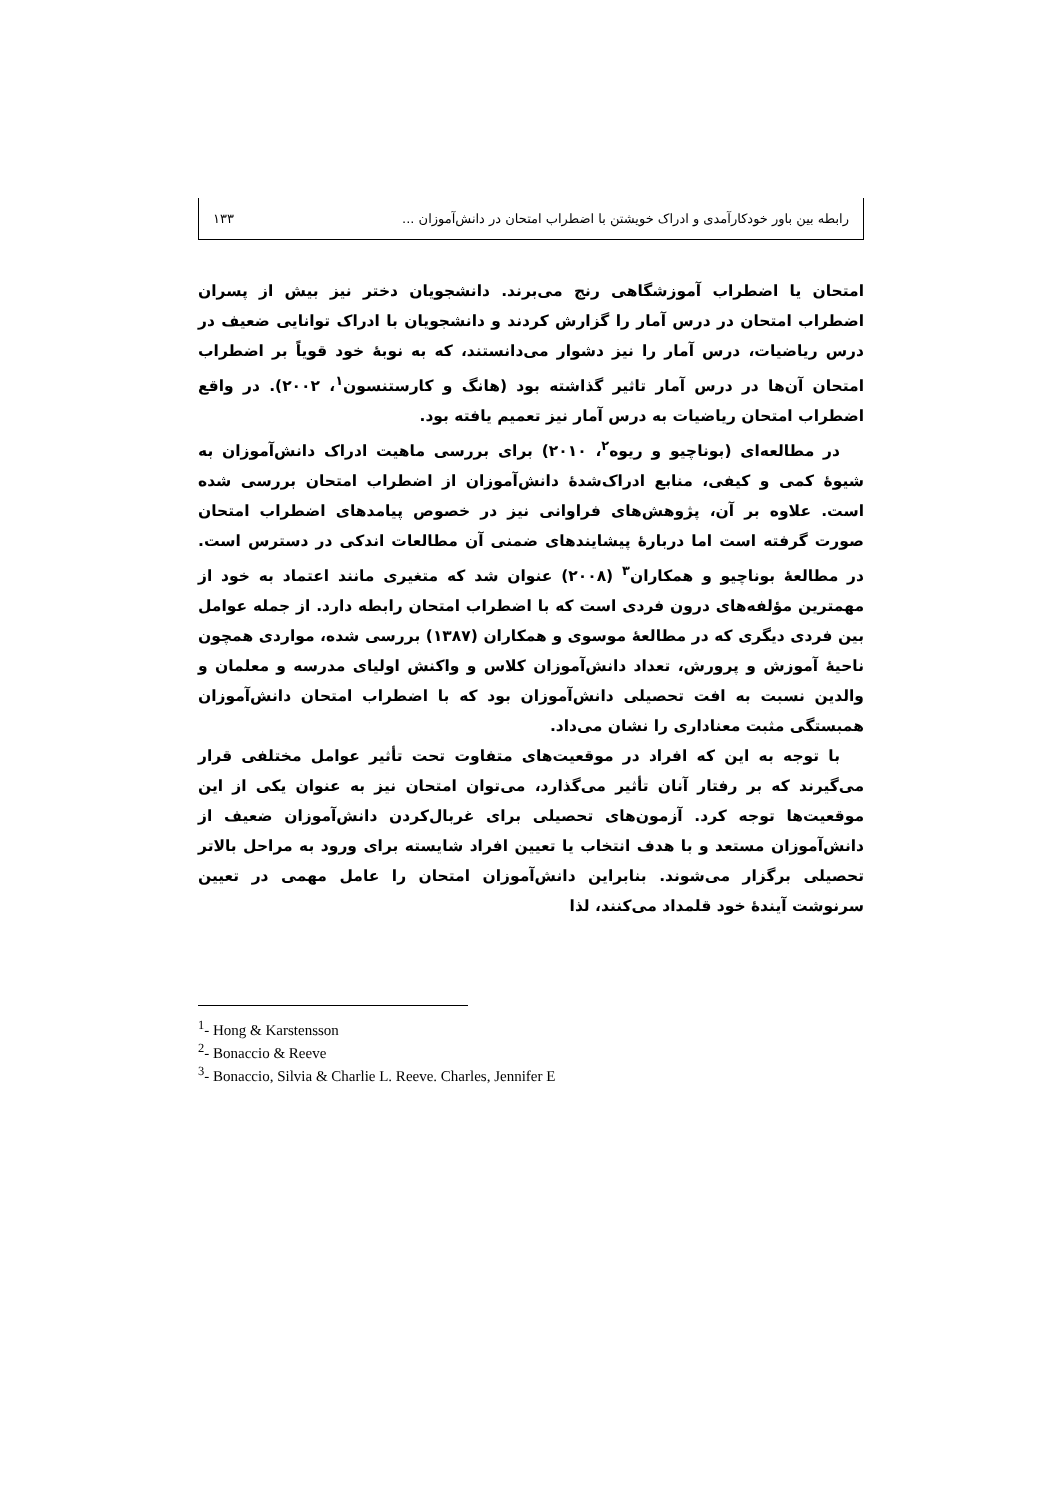رابطه بین باور خودکارآمدی و ادراک خویشتن با اضطراب امتحان در دانش‌آموزان ... ۱۳۳
امتحان یا اضطراب آموزشگاهی رنج می‌برند. دانشجویان دختر نیز بیش از پسران اضطراب امتحان در درس آمار را گزارش کردند و دانشجویان با ادراک توانایی ضعیف در درس ریاضیات، درس آمار را نیز دشوار می‌دانستند، که به نوبهٔ خود قویاً بر اضطراب امتحان آن‌ها در درس آمار تاثیر گذاشته بود (هانگ و کارستنسون<sup>۱</sup>، ۲۰۰۲). در واقع اضطراب امتحان ریاضیات به درس آمار نیز تعمیم یافته بود.
در مطالعه‌ای (بوناچیو و ریوه<sup>۲</sup>، ۲۰۱۰) برای بررسی ماهیت ادراک دانش‌آموزان به شیوهٔ کمی و کیفی، منابع ادراک‌شدهٔ دانش‌آموزان از اضطراب امتحان بررسی شده است. علاوه بر آن، پژوهش‌های فراوانی نیز در خصوص پیامدهای اضطراب امتحان صورت گرفته است اما دربارهٔ پیشایندهای ضمنی آن مطالعات اندکی در دسترس است. در مطالعهٔ بوناچیو و همکاران<sup>۳</sup> (۲۰۰۸) عنوان شد که متغیری مانند اعتماد به خود از مهمترین مؤلفه‌های درون فردی است که با اضطراب امتحان رابطه دارد. از جمله عوامل بین فردی دیگری که در مطالعهٔ موسوی و همکاران (۱۳۸۷) بررسی شده، مواردی همچون ناحیهٔ آموزش و پرورش، تعداد دانش‌آموزان کلاس و واکنش اولیای مدرسه و معلمان و والدین نسبت به افت تحصیلی دانش‌آموزان بود که با اضطراب امتحان دانش‌آموزان همبستگی مثبت معناداری را نشان می‌داد.
با توجه به این که افراد در موقعیت‌های متفاوت تحت تأثیر عوامل مختلفی قرار می‌گیرند که بر رفتار آنان تأثیر می‌گذارد، می‌توان امتحان نیز به عنوان یکی از این موقعیت‌ها توجه کرد. آزمون‌های تحصیلی برای غربال‌کردن دانش‌آموزان ضعیف از دانش‌آموزان مستعد و با هدف انتخاب یا تعیین افراد شایسته برای ورود به مراحل بالاتر تحصیلی برگزار می‌شوند. بنابراین دانش‌آموزان امتحان را عامل مهمی در تعیین سرنوشت آیندهٔ خود قلمداد می‌کنند، لذا
<sup>1</sup>- Hong & Karstensson
<sup>2</sup>- Bonaccio & Reeve
<sup>3</sup>- Bonaccio, Silvia & Charlie L. Reeve. Charles, Jennifer E